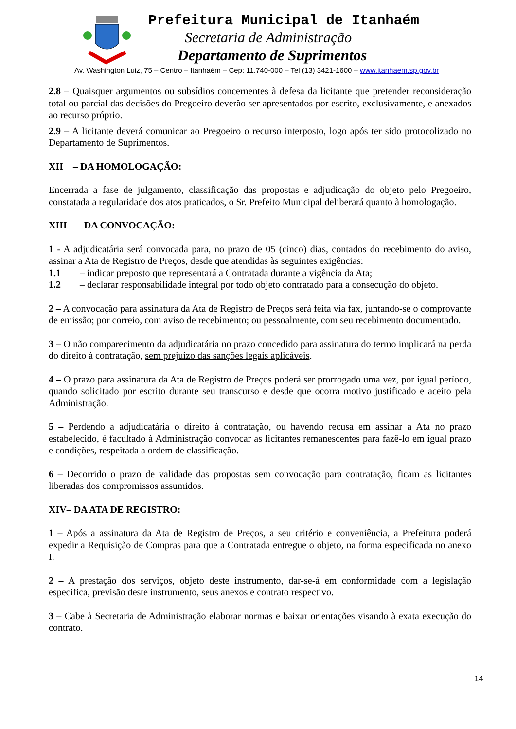Prefeitura Municipal de Itanhaém
Secretaria de Administração
Departamento de Suprimentos
Av. Washington Luiz, 75 – Centro – Itanhaém – Cep: 11.740-000 – Tel (13) 3421-1600 – www.itanhaem.sp.gov.br
2.8 – Quaisquer argumentos ou subsídios concernentes à defesa da licitante que pretender reconsideração total ou parcial das decisões do Pregoeiro deverão ser apresentados por escrito, exclusivamente, e anexados ao recurso próprio.
2.9 – A licitante deverá comunicar ao Pregoeiro o recurso interposto, logo após ter sido protocolizado no Departamento de Suprimentos.
XII – DA HOMOLOGAÇÃO:
Encerrada a fase de julgamento, classificação das propostas e adjudicação do objeto pelo Pregoeiro, constatada a regularidade dos atos praticados, o Sr. Prefeito Municipal deliberará quanto à homologação.
XIII – DA CONVOCAÇÃO:
1 - A adjudicatária será convocada para, no prazo de 05 (cinco) dias, contados do recebimento do aviso, assinar a Ata de Registro de Preços, desde que atendidas às seguintes exigências:
1.1 – indicar preposto que representará a Contratada durante a vigência da Ata;
1.2 – declarar responsabilidade integral por todo objeto contratado para a consecução do objeto.
2 – A convocação para assinatura da Ata de Registro de Preços será feita via fax, juntando-se o comprovante de emissão; por correio, com aviso de recebimento; ou pessoalmente, com seu recebimento documentado.
3 – O não comparecimento da adjudicatária no prazo concedido para assinatura do termo implicará na perda do direito à contratação, sem prejuízo das sanções legais aplicáveis.
4 – O prazo para assinatura da Ata de Registro de Preços poderá ser prorrogado uma vez, por igual período, quando solicitado por escrito durante seu transcurso e desde que ocorra motivo justificado e aceito pela Administração.
5 – Perdendo a adjudicatária o direito à contratação, ou havendo recusa em assinar a Ata no prazo estabelecido, é facultado à Administração convocar as licitantes remanescentes para fazê-lo em igual prazo e condições, respeitada a ordem de classificação.
6 – Decorrido o prazo de validade das propostas sem convocação para contratação, ficam as licitantes liberadas dos compromissos assumidos.
XIV– DA ATA DE REGISTRO:
1 – Após a assinatura da Ata de Registro de Preços, a seu critério e conveniência, a Prefeitura poderá expedir a Requisição de Compras para que a Contratada entregue o objeto, na forma especificada no anexo I.
2 – A prestação dos serviços, objeto deste instrumento, dar-se-á em conformidade com a legislação específica, previsão deste instrumento, seus anexos e contrato respectivo.
3 – Cabe à Secretaria de Administração elaborar normas e baixar orientações visando à exata execução do contrato.
14